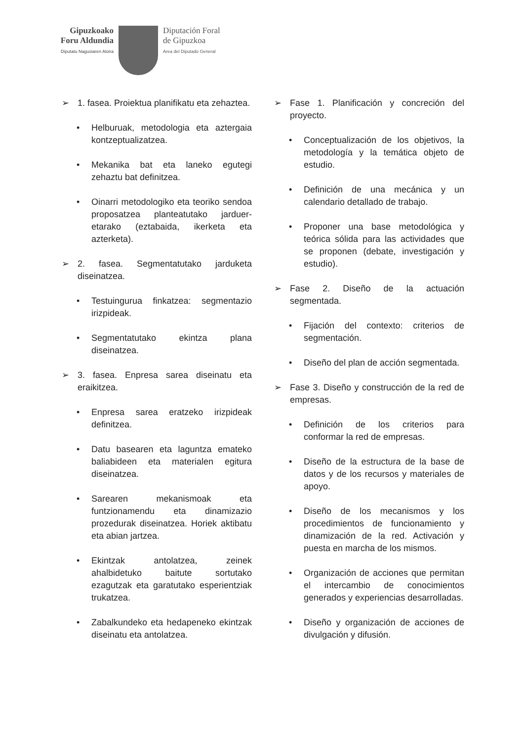Gipuzkoako
Foru Aldundia
Diputatu Nagusiaren Aloira
Diputación Foral
de Gipuzkoa
Area del Diputado General
➢ 1. fasea. Proiektua planifikatu eta zehaztea.
• Helburuak, metodologia eta aztergaia kontzeptualizatzea.
• Mekanika bat eta laneko egutegi zehaztu bat definitzea.
• Oinarri metodologiko eta teoriko sendoa proposatzea planteatutako jarduer­etarako (eztabaida, ikerketa eta azterketa).
➢ 2. fasea. Segmentatutako jarduketa diseinatzea.
• Testuingurua finkatzea: segmentazio irizpideak.
• Segmentatutako ekintza plana diseinatzea.
➢ 3. fasea. Enpresa sarea diseinatu eta eraikitzea.
• Enpresa sarea eratzeko irizpideak definitzea.
• Datu basearen eta laguntza emateko baliabideen eta materialen egitura diseinatzea.
• Sarearen mekanismoak eta funtzionamendu eta dinamizazio prozedurak diseinatzea. Horiek aktibatu eta abian jartzea.
• Ekintzak antolatzea, zeinek ahalbidetuko baitute sortutako ezagutzak eta garatutako esperientziak trukatzea.
• Zabalkundeko eta hedapeneko ekintzak diseinatu eta antolatzea.
➢ Fase 1. Planificación y concreción del proyecto.
• Conceptualización de los objetivos, la metodología y la temática objeto de estudio.
• Definición de una mecánica y un calendario detallado de trabajo.
• Proponer una base metodológica y teórica sólida para las actividades que se proponen (debate, investigación y estudio).
➢ Fase 2. Diseño de la actuación segmentada.
• Fijación del contexto: criterios de segmentación.
• Diseño del plan de acción segmentada.
➢ Fase 3. Diseño y construcción de la red de empresas.
• Definición de los criterios para conformar la red de empresas.
• Diseño de la estructura de la base de datos y de los recursos y materiales de apoyo.
• Diseño de los mecanismos y los procedimientos de funcionamiento y dinamización de la red. Activación y puesta en marcha de los mismos.
• Organización de acciones que permitan el intercambio de conocimientos generados y experiencias desarrolladas.
• Diseño y organización de acciones de divulgación y difusión.